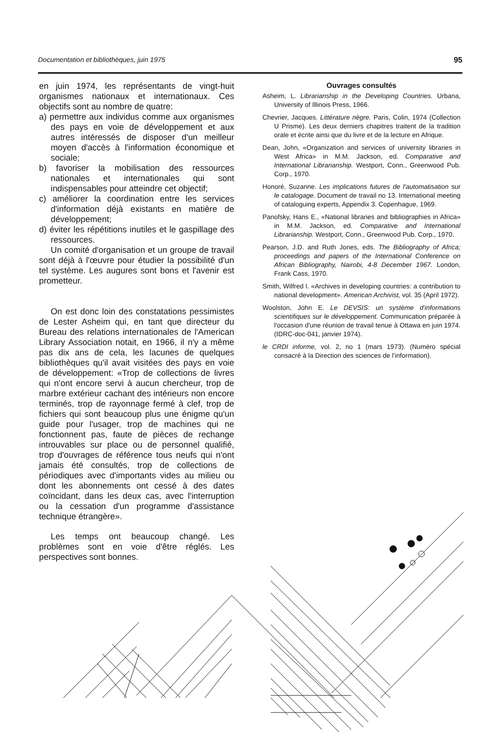Documentation et bibliothèques, juin 1975 95
en juin 1974, les représentants de vingt-huit organismes nationaux et internationaux. Ces objectifs sont au nombre de quatre:
a) permettre aux individus comme aux organismes des pays en voie de développement et aux autres intéressés de disposer d'un meilleur moyen d'accès à l'information économique et sociale;
b) favoriser la mobilisation des ressources nationales et internationales qui sont indispensables pour atteindre cet objectif;
c) améliorer la coordination entre les services d'information déjà existants en matière de développement;
d) éviter les répétitions inutiles et le gaspillage des ressources.
Un comité d'organisation et un groupe de travail sont déjà à l'œuvre pour étudier la possibilité d'un tel système. Les augures sont bons et l'avenir est prometteur.
On est donc loin des constatations pessimistes de Lester Asheim qui, en tant que directeur du Bureau des relations internationales de l'American Library Association notait, en 1966, il n'y a même pas dix ans de cela, les lacunes de quelques bibliothèques qu'il avait visitées des pays en voie de développement: «Trop de collections de livres qui n'ont encore servi à aucun chercheur, trop de marbre extérieur cachant des intérieurs non encore terminés, trop de rayonnage fermé à clef, trop de fichiers qui sont beaucoup plus une énigme qu'un guide pour l'usager, trop de machines qui ne fonctionnent pas, faute de pièces de rechange introuvables sur place ou de personnel qualifié, trop d'ouvrages de référence tous neufs qui n'ont jamais été consultés, trop de collections de périodiques avec d'importants vides au milieu ou dont les abonnements ont cessé à des dates coïncidant, dans les deux cas, avec l'interruption ou la cessation d'un programme d'assistance technique étrangère».
Les temps ont beaucoup changé. Les problèmes sont en voie d'être réglés. Les perspectives sont bonnes.
Ouvrages consultés
Asheim, L. Librarianship in the Developing Countries. Urbana, University of Illinois Press, 1966.
Chevrier, Jacques. Littérature nègre. Paris, Colin, 1974 (Collection U Prisme). Les deux derniers chapitres traitent de la tradition orale et écrite ainsi que du livre et de la lecture en Afrique.
Dean, John, «Organization and services of university libraries in West Africa» in M.M. Jackson, ed. Comparative and International Librarianship. Westport, Conn., Greenwood Pub. Corp., 1970.
Honoré, Suzanne. Les implications futures de l'automatisation sur le catalogage. Document de travail no 13. International meeting of cataloguing experts, Appendix 3. Copenhague, 1969.
Panofsky, Hans E., «National libraries and bibliographies in Africa» in M.M. Jackson, ed. Comparative and International Librarianship. Westport, Conn., Greenwood Pub. Corp., 1970.
Pearson, J.D. and Ruth Jones, eds. The Bibliography of Africa; proceedings and papers of the International Conference on African Bibliography, Nairobi, 4-8 December 1967. London, Frank Cass, 1970.
Smith, Wilfred I. «Archives in developing countries: a contribution to national development». American Archivist, vol. 35 (April 1972).
Woolston, John E. Le DEVSIS: un système d'informations scientifiques sur le développement. Communication préparée à l'occasion d'une réunion de travail tenue à Ottawa en juin 1974. (IDRC-doc-041, janvier 1974).
le CRDI informe, vol. 2, no 1 (mars 1973). (Numéro spécial consacré à la Direction des sciences de l'information).